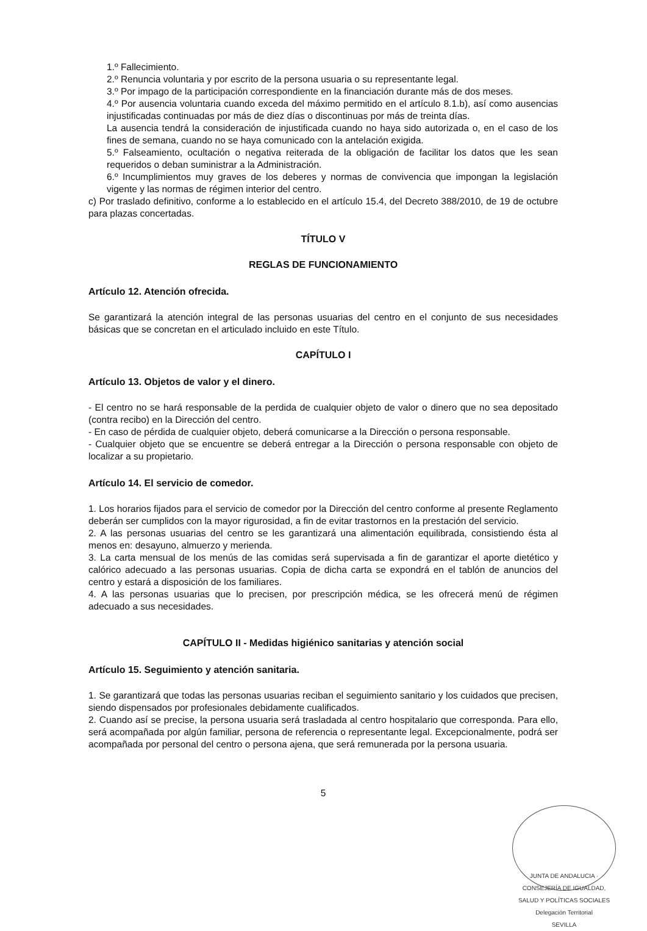1.º Fallecimiento.
2.º Renuncia voluntaria y por escrito de la persona usuaria o su representante legal.
3.º Por impago de la participación correspondiente en la financiación durante más de dos meses.
4.º Por ausencia voluntaria cuando exceda del máximo permitido en el artículo 8.1.b), así como ausencias injustificadas continuadas por más de diez días o discontinuas por más de treinta días.
La ausencia tendrá la consideración de injustificada cuando no haya sido autorizada o, en el caso de los fines de semana, cuando no se haya comunicado con la antelación exigida.
5.º Falseamiento, ocultación o negativa reiterada de la obligación de facilitar los datos que les sean requeridos o deban suministrar a la Administración.
6.º Incumplimientos muy graves de los deberes y normas de convivencia que impongan la legislación vigente y las normas de régimen interior del centro.
c) Por traslado definitivo, conforme a lo establecido en el artículo 15.4, del Decreto 388/2010, de 19 de octubre para plazas concertadas.
TÍTULO V
REGLAS DE FUNCIONAMIENTO
Artículo 12. Atención ofrecida.
Se garantizará la atención integral de las personas usuarias del centro en el conjunto de sus necesidades básicas que se concretan en el articulado incluido en este Título.
CAPÍTULO I
Artículo 13. Objetos de valor y el dinero.
- El centro no se hará responsable de la perdida de cualquier objeto de valor o dinero que no sea depositado (contra recibo) en la Dirección del centro.
- En caso de pérdida de cualquier objeto, deberá comunicarse a la Dirección o persona responsable.
- Cualquier objeto que se encuentre se deberá entregar a la Dirección o persona responsable con objeto de localizar a su propietario.
Artículo 14. El servicio de comedor.
1. Los horarios fijados para el servicio de comedor por la Dirección del centro conforme al presente Reglamento deberán ser cumplidos con la mayor rigurosidad, a fin de evitar trastornos en la prestación del servicio.
2. A las personas usuarias del centro se les garantizará una alimentación equilibrada, consistiendo ésta al menos en: desayuno, almuerzo y merienda.
3. La carta mensual de los menús de las comidas será supervisada a fin de garantizar el aporte dietético y calórico adecuado a las personas usuarias. Copia de dicha carta se expondrá en el tablón de anuncios del centro y estará a disposición de los familiares.
4. A las personas usuarias que lo precisen, por prescripción médica, se les ofrecerá menú de régimen adecuado a sus necesidades.
CAPÍTULO II - Medidas higiénico sanitarias y atención social
Artículo 15. Seguimiento y atención sanitaria.
1. Se garantizará que todas las personas usuarias reciban el seguimiento sanitario y los cuidados que precisen, siendo dispensados por profesionales debidamente cualificados.
2. Cuando así se precise, la persona usuaria será trasladada al centro hospitalario que corresponda. Para ello, será acompañada por algún familiar, persona de referencia o representante legal. Excepcionalmente, podrá ser acompañada por personal del centro o persona ajena, que será remunerada por la persona usuaria.
5
JUNTA DE ANDALUCIA · CONSEJERÍA DE IGUALDAD, SALUD Y POLÍTICAS SOCIALES
Delegación Territorial
SEVILLA